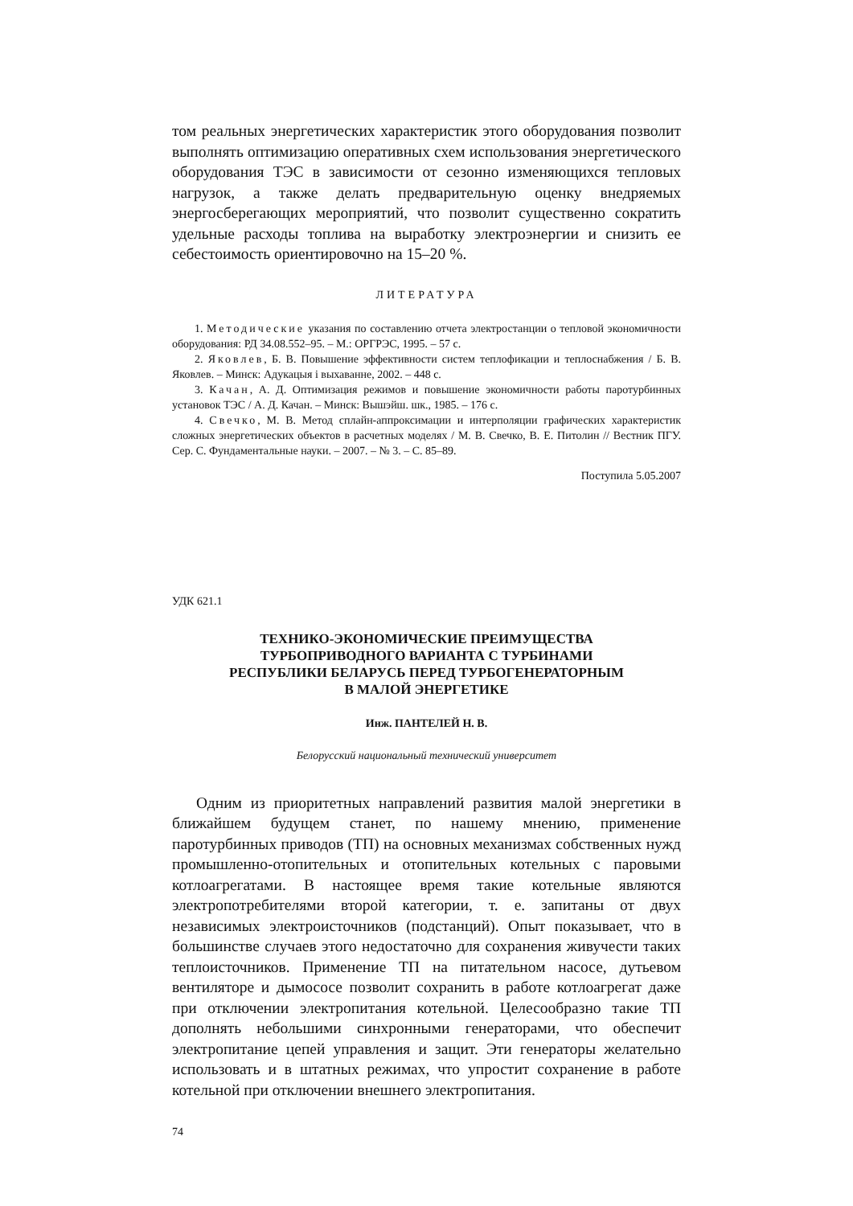том реальных энергетических характеристик этого оборудования позволит выполнять оптимизацию оперативных схем использования энергетического оборудования ТЭС в зависимости от сезонно изменяющихся тепловых нагрузок, а также делать предварительную оценку внедряемых энергосберегающих мероприятий, что позволит существенно сократить удельные расходы топлива на выработку электроэнергии и снизить ее себестоимость ориентировочно на 15–20 %.
ЛИТЕРАТУРА
1. Методические указания по составлению отчета электростанции о тепловой экономичности оборудования: РД 34.08.552–95. – М.: ОРГРЭС, 1995. – 57 с.
2. Яковлев, Б. В. Повышение эффективности систем теплофикации и теплоснабжения / Б. В. Яковлев. – Минск: Адукацыя і выхаванне, 2002. – 448 с.
3. Качан, А. Д. Оптимизация режимов и повышение экономичности работы паротурбинных установок ТЭС / А. Д. Качан. – Минск: Вышэйш. шк., 1985. – 176 с.
4. Свечко, М. В. Метод сплайн-аппроксимации и интерполяции графических характеристик сложных энергетических объектов в расчетных моделях / М. В. Свечко, В. Е. Питолин // Вестник ПГУ. Сер. С. Фундаментальные науки. – 2007. – № 3. – С. 85–89.
Поступила 5.05.2007
УДК 621.1
ТЕХНИКО-ЭКОНОМИЧЕСКИЕ ПРЕИМУЩЕСТВА
ТУРБОПРИВОДНОГО ВАРИАНТА С ТУРБИНАМИ
РЕСПУБЛИКИ БЕЛАРУСЬ ПЕРЕД ТУРБОГЕНЕРАТОРНЫМ
В МАЛОЙ ЭНЕРГЕТИКЕ
Инж. ПАНТЕЛЕЙ Н. В.
Белорусский национальный технический университет
Одним из приоритетных направлений развития малой энергетики в ближайшем будущем станет, по нашему мнению, применение паротурбинных приводов (ТП) на основных механизмах собственных нужд промышленно-отопительных и отопительных котельных с паровыми котлоагрегатами. В настоящее время такие котельные являются электропотребителями второй категории, т. е. запитаны от двух независимых электроисточников (подстанций). Опыт показывает, что в большинстве случаев этого недостаточно для сохранения живучести таких теплоисточников. Применение ТП на питательном насосе, дутьевом вентиляторе и дымососе позволит сохранить в работе котлоагрегат даже при отключении электропитания котельной. Целесообразно такие ТП дополнять небольшими синхронными генераторами, что обеспечит электропитание цепей управления и защит. Эти генераторы желательно использовать и в штатных режимах, что упростит сохранение в работе котельной при отключении внешнего электропитания.
74